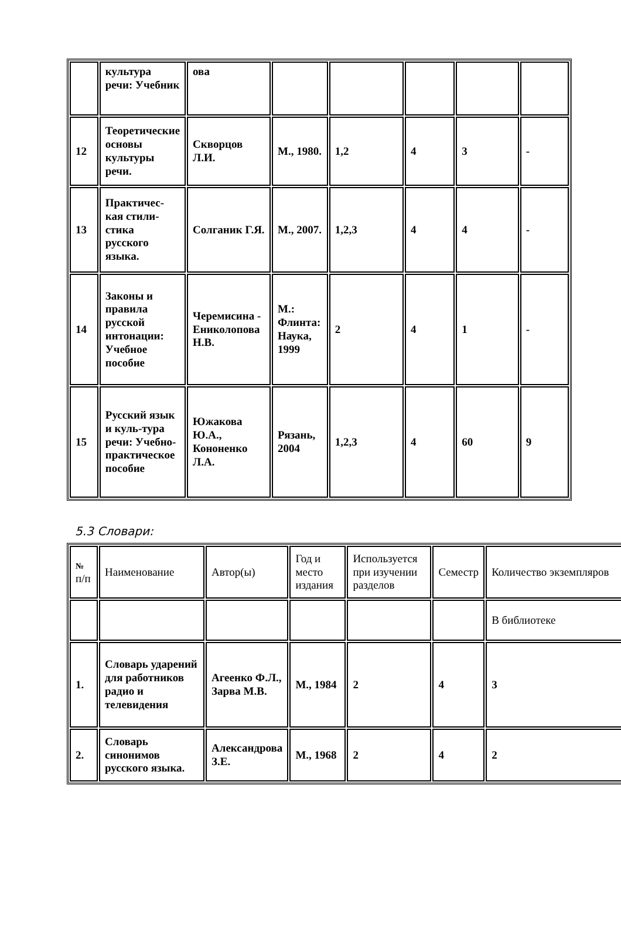| | культура речи: Учебник | ова | | | | | |
| 12 | Теоретические основы культуры речи. | Скворцов Л.И. | М., 1980. | 1,2 | 4 | 3 | - |
| 13 | Практичес-кая стили-стика русского языка. | Солганик Г.Я. | М., 2007. | 1,2,3 | 4 | 4 | - |
| 14 | Законы и правила русской интонации: Учебное пособие | Черемисина - Ениколопова Н.В. | М.: Флинта: Наука, 1999 | 2 | 4 | 1 | - |
| 15 | Русский язык и куль-тура речи: Учебно-практическое пособие | Южакова Ю.А., Кононенко Л.А. | Рязань, 2004 | 1,2,3 | 4 | 60 | 9 |
5.3 Словари:
| № п/п | Наименование | Автор(ы) | Год и место издания | Используется при изучении разделов | Семестр | Количество экземпляров |
| | | | | | | В библиотеке |
| 1. | Словарь ударений для работников радио и телевидения | Агеенко Ф.Л., Зарва М.В. | М., 1984 | 2 | 4 | 3 |
| 2. | Словарь синонимов русского языка. | Александрова З.Е. | М., 1968 | 2 | 4 | 2 |